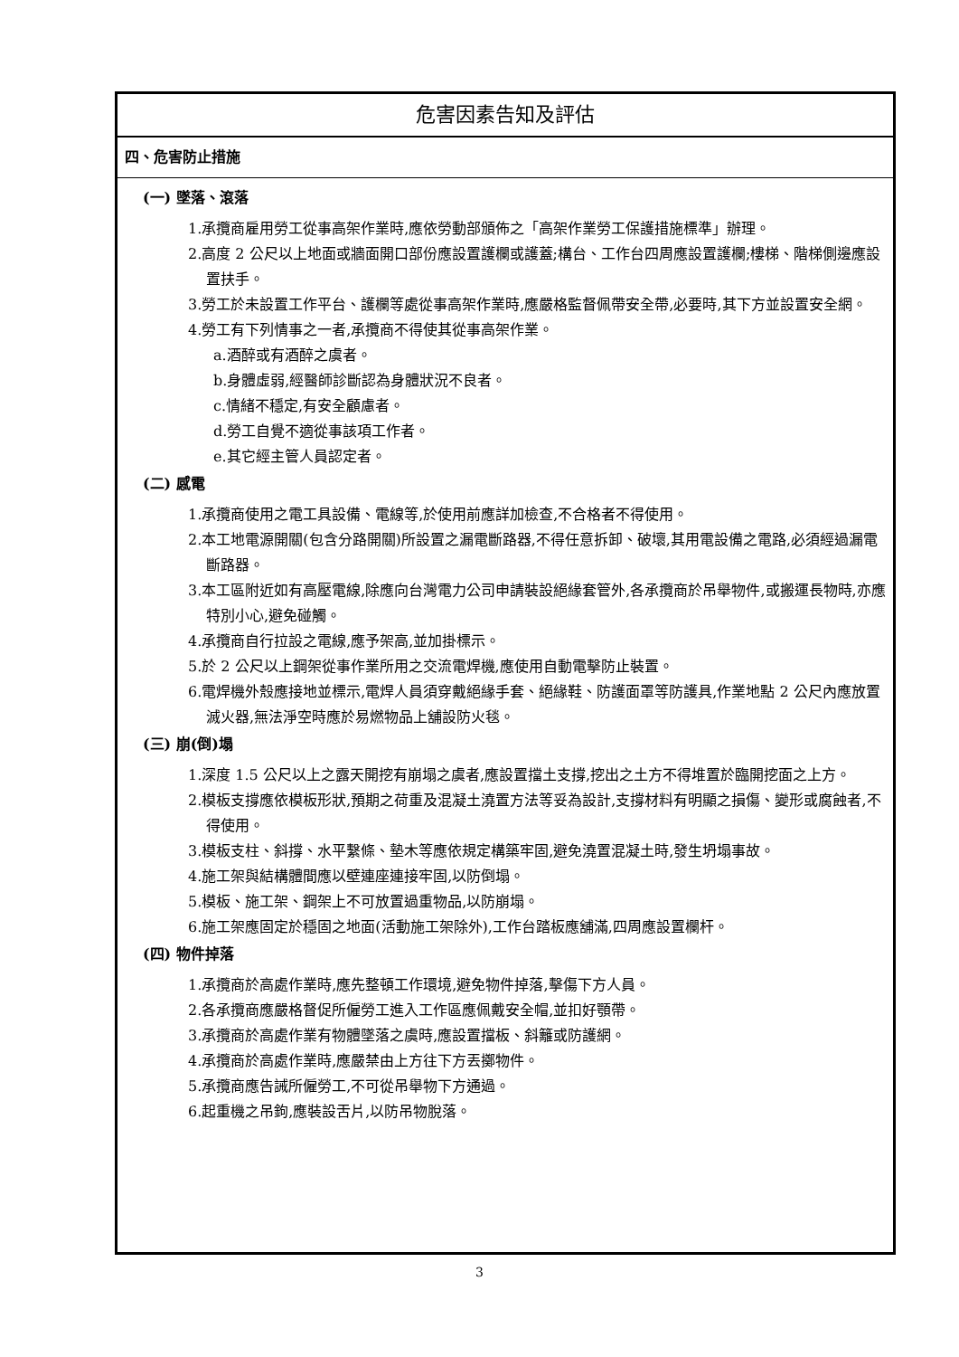危害因素告知及評估
四、危害防止措施
(一) 墜落、滾落
1.承攬商雇用勞工從事高架作業時,應依勞動部頒佈之「高架作業勞工保護措施標準」辦理。
2.高度 2 公尺以上地面或牆面開口部份應設置護欄或護蓋;構台、工作台四周應設置護欄;樓梯、階梯側邊應設置扶手。
3.勞工於未設置工作平台、護欄等處從事高架作業時,應嚴格監督佩帶安全帶,必要時,其下方並設置安全網。
4.勞工有下列情事之一者,承攬商不得使其從事高架作業。
a.酒醉或有酒醉之虞者。
b.身體虛弱,經醫師診斷認為身體狀況不良者。
c.情緒不穩定,有安全顧慮者。
d.勞工自覺不適從事該項工作者。
e.其它經主管人員認定者。
(二) 感電
1.承攬商使用之電工具設備、電線等,於使用前應詳加檢查,不合格者不得使用。
2.本工地電源開關(包含分路開關)所設置之漏電斷路器,不得任意拆卸、破壞,其用電設備之電路,必須經過漏電斷路器。
3.本工區附近如有高壓電線,除應向台灣電力公司申請裝設絕緣套管外,各承攬商於吊舉物件,或搬運長物時,亦應特別小心,避免碰觸。
4.承攬商自行拉設之電線,應予架高,並加掛標示。
5.於 2 公尺以上鋼架從事作業所用之交流電焊機,應使用自動電擊防止裝置。
6.電焊機外殼應接地並標示,電焊人員須穿戴絕緣手套、絕緣鞋、防護面罩等防護具,作業地點 2 公尺內應放置滅火器,無法淨空時應於易燃物品上舖設防火毯。
(三) 崩(倒)塌
1.深度 1.5 公尺以上之露天開挖有崩塌之虞者,應設置擋土支撐,挖出之土方不得堆置於臨開挖面之上方。
2.模板支撐應依模板形狀,預期之荷重及混凝土澆置方法等妥為設計,支撐材料有明顯之損傷、變形或腐蝕者,不得使用。
3.模板支柱、斜撐、水平繫條、墊木等應依規定構築牢固,避免澆置混凝土時,發生坍塌事故。
4.施工架與結構體間應以壁連座連接牢固,以防倒塌。
5.模板、施工架、鋼架上不可放置過重物品,以防崩塌。
6.施工架應固定於穩固之地面(活動施工架除外),工作台踏板應舖滿,四周應設置欄杆。
(四) 物件掉落
1.承攬商於高處作業時,應先整頓工作環境,避免物件掉落,擊傷下方人員。
2.各承攬商應嚴格督促所僱勞工進入工作區應佩戴安全帽,並扣好顎帶。
3.承攬商於高處作業有物體墜落之虞時,應設置擋板、斜籬或防護網。
4.承攬商於高處作業時,應嚴禁由上方往下方丟擲物件。
5.承攬商應告誡所僱勞工,不可從吊舉物下方通過。
6.起重機之吊鉤,應裝設舌片,以防吊物脫落。
3